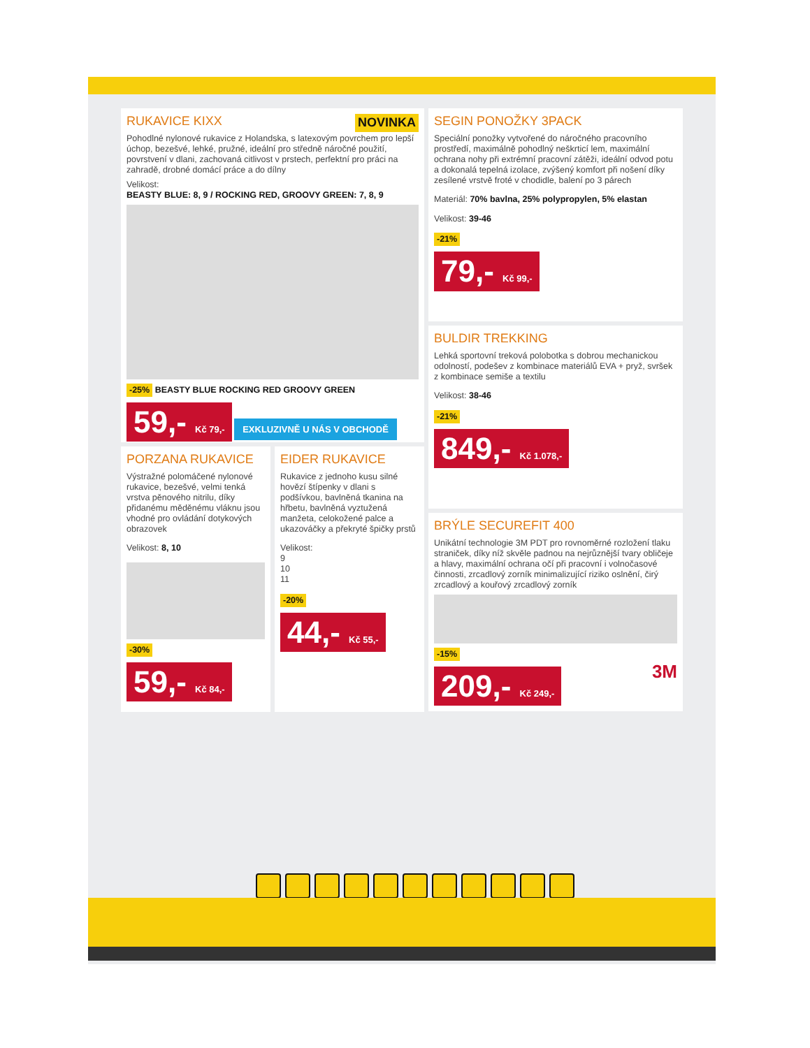RUKAVICE KIXX NOVINKA
Pohodlné nylonové rukavice z Holandska, s latexovým povrchem pro lepší úchop, bezešvé, lehké, pružné, ideální pro středně náročné použití, povrstvení v dlani, zachovaná citlivost v prstech, perfektní pro práci na zahradě, drobné domácí práce a do dílny
Velikost:
BEASTY BLUE: 8, 9 / ROCKING RED, GROOVY GREEN: 7, 8, 9
-25% BEASTY BLUE ROCKING RED GROOVY GREEN
59,- Kč 79,- EXKLUZIVNĚ U NÁS V OBCHODĚ
PORZANA RUKAVICE
Výstražné polomáčené nylonové rukavice, bezešvé, velmi tenká vrstva pěnového nitrilu, díky přidanému měděnému vláknu jsou vhodné pro ovládání dotykových obrazovek
Velikost: 8, 10
-30%
59,- Kč 84,-
EIDER RUKAVICE
Rukavice z jednoho kusu silné hovězí štípenky v dlani s podšívkou, bavlněná tkanina na hřbetu, bavlněná vyztužená manžeta, celokožené palce a ukazováčky a překryté špičky prstů
Velikost:
9
10
11
-20%
44,- Kč 55,-
SEGIN PONOŽKY 3PACK
Speciální ponožky vytvořené do náročného pracovního prostředí, maximálně pohodlný neškrticí lem, maximální ochrana nohy při extrémní pracovní zátěži, ideální odvod potu a dokonalá tepelná izolace, zvýšený komfort při nošení díky zesílené vrstvě froté v chodidle, balení po 3 párech
Materiál: 70% bavlna, 25% polypropylen, 5% elastan
Velikost: 39-46
-21%
79,- Kč 99,-
BULDIR TREKKING
Lehká sportovní treková polobotka s dobrou mechanickou odolností, podešev z kombinace materiálů EVA + pryž, svršek z kombinace semiše a textilu
Velikost: 38-46
-21%
849,- Kč 1.078,-
BRÝLE SECUREFIT 400
Unikátní technologie 3M PDT pro rovnoměrné rozložení tlaku straniček, díky níž skvěle padnou na nejrůznější tvary obličeje a hlavy, maximální ochrana očí při pracovní i volnočasové činnosti, zrcadlový zorník minimalizující riziko oslnění, čirý zrcadlový a kouřový zrcadlový zorník
-15%
209,- Kč 249,- 3M